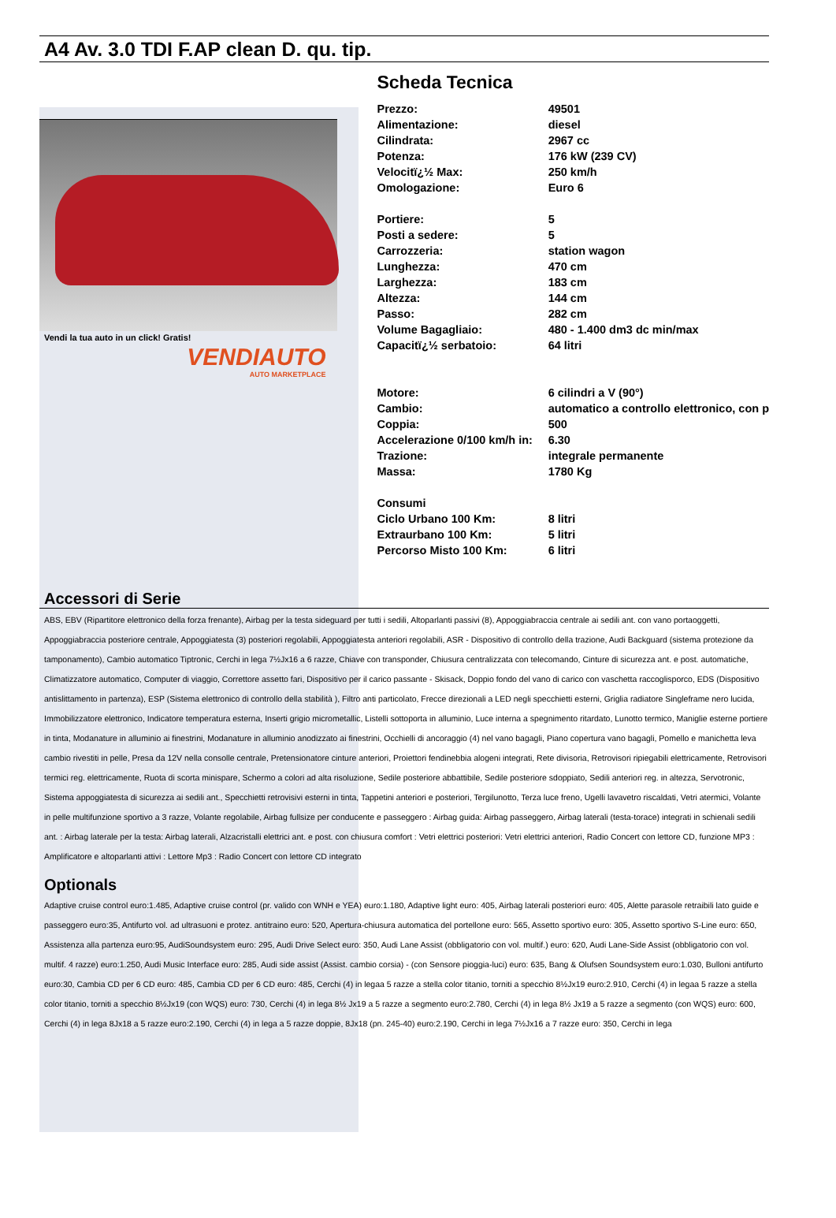A4 Av. 3.0 TDI F.AP clean D. qu. tip.
Vendi la tua auto in un click! Gratis!
VENDIAUTO
AUTO MARKETPLACE
Scheda Tecnica
| Prezzo: | 49501 |
| Alimentazione: | diesel |
| Cilindrata: | 2967 cc |
| Potenza: | 176 kW (239 CV) |
| Velocitï¿½ Max: | 250 km/h |
| Omologazione: | Euro 6 |
| Portiere: | 5 |
| Posti a sedere: | 5 |
| Carrozzeria: | station wagon |
| Lunghezza: | 470 cm |
| Larghezza: | 183 cm |
| Altezza: | 144 cm |
| Passo: | 282 cm |
| Volume Bagagliaio: | 480 - 1.400 dm3 dc min/max |
| Capacitï¿½ serbatoio: | 64 litri |
| Motore: | 6 cilindri a V (90°) |
| Cambio: | automatico a controllo elettronico, con p |
| Coppia: | 500 |
| Accelerazione 0/100 km/h in: | 6.30 |
| Trazione: | integrale permanente |
| Massa: | 1780 Kg |
| Consumi | |
| Ciclo Urbano 100 Km: | 8 litri |
| Extraurbano 100 Km: | 5 litri |
| Percorso Misto 100 Km: | 6 litri |
Accessori di Serie
ABS, EBV (Ripartitore elettronico della forza frenante), Airbag per la testa sideguard per tutti i sedili, Altoparlanti passivi (8), Appoggiabraccia centrale ai sedili ant. con vano portaoggetti, Appoggiabraccia posteriore centrale, Appoggiatesta (3) posteriori regolabili, Appoggiatesta anteriori regolabili, ASR - Dispositivo di controllo della trazione, Audi Backguard (sistema protezione da tamponamento), Cambio automatico Tiptronic, Cerchi in lega 7½Jx16 a 6 razze, Chiave con transponder, Chiusura centralizzata con telecomando, Cinture di sicurezza ant. e post. automatiche, Climatizzatore automatico, Computer di viaggio, Correttore assetto fari, Dispositivo per il carico passante - Skisack, Doppio fondo del vano di carico con vaschetta raccoglisporco, EDS (Dispositivo antislittamento in partenza), ESP (Sistema elettronico di controllo della stabilità ), Filtro anti particolato, Frecce direzionali a LED negli specchietti esterni, Griglia radiatore Singleframe nero lucida, Immobilizzatore elettronico, Indicatore temperatura esterna, Inserti grigio micrometallic, Listelli sottoporta in alluminio, Luce interna a spegnimento ritardato, Lunotto termico, Maniglie esterne portiere in tinta, Modanature in alluminio ai finestrini, Modanature in alluminio anodizzato ai finestrini, Occhielli di ancoraggio (4) nel vano bagagli, Piano copertura vano bagagli, Pomello e manichetta leva cambio rivestiti in pelle, Presa da 12V nella consolle centrale, Pretensionatore cinture anteriori, Proiettori fendinebbia alogeni integrati, Rete divisoria, Retrovisori ripiegabili elettricamente, Retrovisori termici reg. elettricamente, Ruota di scorta minispare, Schermo a colori ad alta risoluzione, Sedile posteriore abbattibile, Sedile posteriore sdoppiato, Sedili anteriori reg. in altezza, Servotronic, Sistema appoggiatesta di sicurezza ai sedili ant., Specchietti retrovisivi esterni in tinta, Tappetini anteriori e posteriori, Tergilunotto, Terza luce freno, Ugelli lavavetro riscaldati, Vetri atermici, Volante in pelle multifunzione sportivo a 3 razze, Volante regolabile, Airbag fullsize per conducente e passeggero : Airbag guida: Airbag passeggero, Airbag laterali (testa-torace) integrati in schienali sedili ant. : Airbag laterale per la testa: Airbag laterali, Alzacristalli elettrici ant. e post. con chiusura comfort : Vetri elettrici posteriori: Vetri elettrici anteriori, Radio Concert con lettore CD, funzione MP3 : Amplificatore e altoparlanti attivi : Lettore Mp3 : Radio Concert con lettore CD integrato
Optionals
Adaptive cruise control euro:1.485, Adaptive cruise control (pr. valido con WNH e YEA) euro:1.180, Adaptive light euro: 405, Airbag laterali posteriori euro: 405, Alette parasole retraibili lato guide e passeggero euro:35, Antifurto vol. ad ultrasuoni e protez. antitraino euro: 520, Apertura-chiusura automatica del portellone euro: 565, Assetto sportivo euro: 305, Assetto sportivo S-Line euro: 650, Assistenza alla partenza euro:95, AudiSoundsystem euro: 295, Audi Drive Select euro: 350, Audi Lane Assist (obbligatorio con vol. multif.) euro: 620, Audi Lane-Side Assist (obbligatorio con vol. multif. 4 razze) euro:1.250, Audi Music Interface euro: 285, Audi side assist (Assist. cambio corsia) - (con Sensore pioggia-luci) euro: 635, Bang & Olufsen Soundsystem euro:1.030, Bulloni antifurto euro:30, Cambia CD per 6 CD euro: 485, Cambia CD per 6 CD euro: 485, Cerchi (4) in legaa 5 razze a stella color titanio, torniti a specchio 8½Jx19 euro:2.910, Cerchi (4) in legaa 5 razze a stella color titanio, torniti a specchio 8½Jx19 (con WQS) euro: 730, Cerchi (4) in lega 8½ Jx19 a 5 razze a segmento euro:2.780, Cerchi (4) in lega 8½ Jx19 a 5 razze a segmento (con WQS) euro: 600, Cerchi (4) in lega 8Jx18 a 5 razze euro:2.190, Cerchi (4) in lega a 5 razze doppie, 8Jx18 (pn. 245-40) euro:2.190, Cerchi in lega 7½Jx16 a 7 razze euro: 350, Cerchi in lega